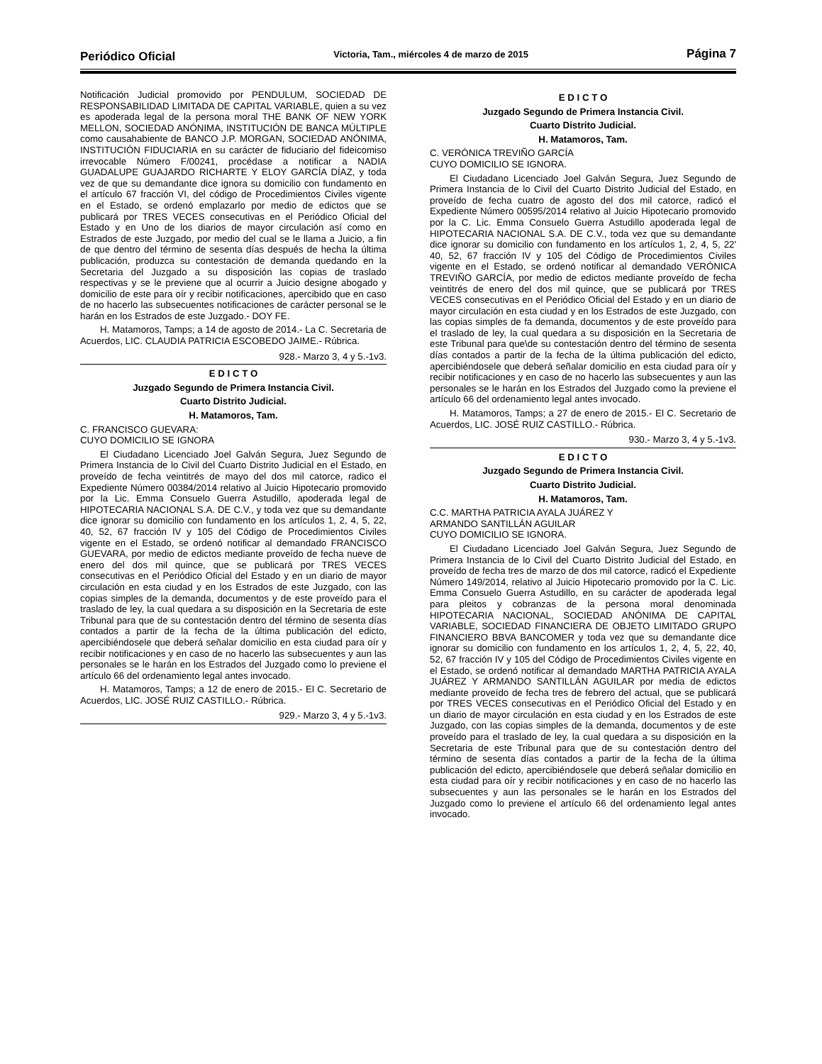Periódico Oficial Victoria, Tam., miércoles 4 de marzo de 2015 Página 7
Notificación Judicial promovido por PENDULUM, SOCIEDAD DE RESPONSABILIDAD LIMITADA DE CAPITAL VARIABLE, quien a su vez es apoderada legal de la persona moral THE BANK OF NEW YORK MELLON, SOCIEDAD ANÓNIMA, INSTITUCIÓN DE BANCA MÚLTIPLE como causahabiente de BANCO J.P. MORGAN, SOCIEDAD ANÓNIMA, INSTITUCIÓN FIDUCIARIA en su carácter de fiduciario del fideicomiso irrevocable Número F/00241, procédase a notificar a NADIA GUADALUPE GUAJARDO RICHARTE Y ELOY GARCÍA DÍAZ, y toda vez de que su demandante dice ignora su domicilio con fundamento en el artículo 67 fracción VI, del código de Procedimientos Civiles vigente en el Estado, se ordenó emplazarlo por medio de edictos que se publicará por TRES VECES consecutivas en el Periódico Oficial del Estado y en Uno de los diarios de mayor circulación así como en Estrados de este Juzgado, por medio del cual se le llama a Juicio, a fin de que dentro del término de sesenta días después de hecha la última publicación, produzca su contestación de demanda quedando en la Secretaria del Juzgado a su disposición las copias de traslado respectivas y se le previene que al ocurrir a Juicio designe abogado y domicilio de este para oír y recibir notificaciones, apercibido que en caso de no hacerlo las subsecuentes notificaciones de carácter personal se le harán en los Estrados de este Juzgado.- DOY FE.
H. Matamoros, Tamps; a 14 de agosto de 2014.- La C. Secretaria de Acuerdos, LIC. CLAUDIA PATRICIA ESCOBEDO JAIME.- Rúbrica.
928.- Marzo 3, 4 y 5.-1v3.
E D I C T O
Juzgado Segundo de Primera Instancia Civil.
Cuarto Distrito Judicial.
H. Matamoros, Tam.
C. FRANCISCO GUEVARA:
CUYO DOMICILIO SE IGNORA
El Ciudadano Licenciado Joel Galván Segura, Juez Segundo de Primera Instancia de lo Civil del Cuarto Distrito Judicial en el Estado, en proveído de fecha veintitrés de mayo del dos mil catorce, radico el Expediente Número 00384/2014 relativo al Juicio Hipotecario promovido por la Lic. Emma Consuelo Guerra Astudillo, apoderada legal de HIPOTECARIA NACIONAL S.A. DE C.V., y toda vez que su demandante dice ignorar su domicilio con fundamento en los artículos 1, 2, 4, 5, 22, 40, 52, 67 fracción IV y 105 del Código de Procedimientos Civiles vigente en el Estado, se ordenó notificar al demandado FRANCISCO GUEVARA, por medio de edictos mediante proveído de fecha nueve de enero del dos mil quince, que se publicará por TRES VECES consecutivas en el Periódico Oficial del Estado y en un diario de mayor circulación en esta ciudad y en los Estrados de este Juzgado, con las copias simples de la demanda, documentos y de este proveído para el traslado de ley, la cual quedara a su disposición en la Secretaria de este Tribunal para que de su contestación dentro del término de sesenta días contados a partir de la fecha de la última publicación del edicto, apercibiéndosele que deberá señalar domicilio en esta ciudad para oír y recibir notificaciones y en caso de no hacerlo las subsecuentes y aun las personales se le harán en los Estrados del Juzgado como lo previene el artículo 66 del ordenamiento legal antes invocado.
H. Matamoros, Tamps; a 12 de enero de 2015.- El C. Secretario de Acuerdos, LIC. JOSÉ RUIZ CASTILLO.- Rúbrica.
929.- Marzo 3, 4 y 5.-1v3.
E D I C T O
Juzgado Segundo de Primera Instancia Civil.
Cuarto Distrito Judicial.
H. Matamoros, Tam.
C. VERÓNICA TREVIÑO GARCÍA
CUYO DOMICILIO SE IGNORA.
El Ciudadano Licenciado Joel Galván Segura, Juez Segundo de Primera Instancia de lo Civil del Cuarto Distrito Judicial del Estado, en proveído de fecha cuatro de agosto del dos mil catorce, radicó el Expediente Número 00595/2014 relativo al Juicio Hipotecario promovido por la C. Lic. Emma Consuelo Guerra Astudillo apoderada legal de HIPOTECARIA NACIONAL S.A. DE C.V., toda vez que su demandante dice ignorar su domicilio con fundamento en los artículos 1, 2, 4, 5, 22' 40, 52, 67 fracción IV y 105 del Código de Procedimientos Civiles vigente en el Estado, se ordenó notificar al demandado VERÓNICA TREVIÑO GARCÍA, por medio de edictos mediante proveído de fecha veintitrés de enero del dos mil quince, que se publicará por TRES VECES consecutivas en el Periódico Oficial del Estado y en un diario de mayor circulación en esta ciudad y en los Estrados de este Juzgado, con las copias simples de fa demanda, documentos y de este proveído para el traslado de ley, la cual quedara a su disposición en la Secretaria de este Tribunal para que\de su contestación dentro del término de sesenta días contados a partir de la fecha de la última publicación del edicto, apercibiéndosele que deberá señalar domicilio en esta ciudad para oír y recibir notificaciones y en caso de no hacerlo las subsecuentes y aun las personales se le harán en los Estrados del Juzgado como la previene el artículo 66 del ordenamiento legal antes invocado.
H. Matamoros, Tamps; a 27 de enero de 2015.- El C. Secretario de Acuerdos, LIC. JOSÉ RUIZ CASTILLO.- Rúbrica.
930.- Marzo 3, 4 y 5.-1v3.
E D I C T O
Juzgado Segundo de Primera Instancia Civil.
Cuarto Distrito Judicial.
H. Matamoros, Tam.
C.C. MARTHA PATRICIA AYALA JUÁREZ Y
ARMANDO SANTILLÁN AGUILAR
CUYO DOMICILIO SE IGNORA.
El Ciudadano Licenciado Joel Galván Segura, Juez Segundo de Primera Instancia de lo Civil del Cuarto Distrito Judicial del Estado, en proveído de fecha tres de marzo de dos mil catorce, radicó el Expediente Número 149/2014, relativo al Juicio Hipotecario promovido por la C. Lic. Emma Consuelo Guerra Astudillo, en su carácter de apoderada legal para pleitos y cobranzas de la persona moral denominada HIPOTECARIA NACIONAL, SOCIEDAD ANÓNIMA DE CAPITAL VARIABLE, SOCIEDAD FINANCIERA DE OBJETO LIMITADO GRUPO FINANCIERO BBVA BANCOMER y toda vez que su demandante dice ignorar su domicilio con fundamento en los artículos 1, 2, 4, 5, 22, 40, 52, 67 fracción IV y 105 del Código de Procedimientos Civiles vigente en el Estado, se ordenó notificar al demandado MARTHA PATRICIA AYALA JUÁREZ Y ARMANDO SANTILLÁN AGUILAR por media de edictos mediante proveído de fecha tres de febrero del actual, que se publicará por TRES VECES consecutivas en el Periódico Oficial del Estado y en un diario de mayor circulación en esta ciudad y en los Estrados de este Juzgado, con las copias simples de la demanda, documentos y de este proveído para el traslado de ley, la cual quedara a su disposición en la Secretaria de este Tribunal para que de su contestación dentro del término de sesenta días contados a partir de la fecha de la última publicación del edicto, apercibiéndosele que deberá señalar domicilio en esta ciudad para oír y recibir notificaciones y en caso de no hacerlo las subsecuentes y aun las personales se le harán en los Estrados del Juzgado como lo previene el artículo 66 del ordenamiento legal antes invocado.